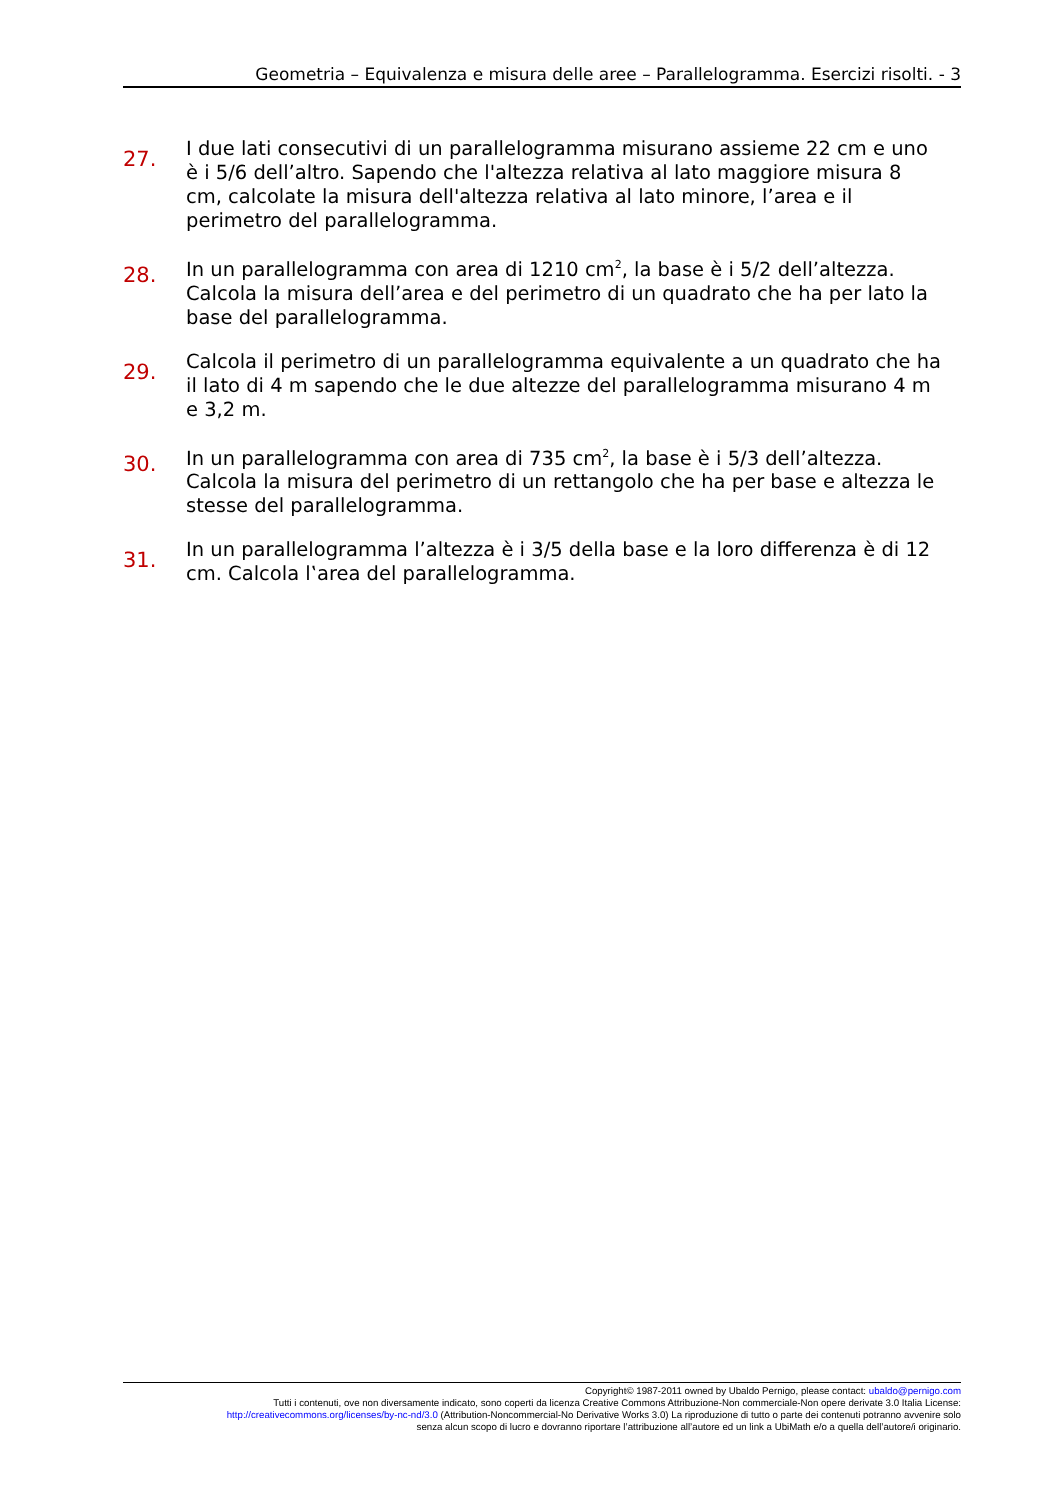Geometria – Equivalenza e misura delle aree – Parallelogramma. Esercizi risolti. - 3
27.
I due lati consecutivi di un parallelogramma misurano assieme 22 cm e uno è i 5/6 dell’altro. Sapendo che l'altezza relativa al lato maggiore misura 8 cm, calcolate la misura dell'altezza relativa al lato minore, l’area e il perimetro del parallelogramma.
28.
In un parallelogramma con area di 1210 cm<sup>2</sup>, la base è i 5/2 dell’altezza. Calcola la misura dell’area e del perimetro di un quadrato che ha per lato la base del parallelogramma.
29.
Calcola il perimetro di un parallelogramma equivalente a un quadrato che ha il lato di 4 m sapendo che le due altezze del parallelogramma misurano 4 m e 3,2 m.
30.
In un parallelogramma con area di 735 cm<sup>2</sup>, la base è i 5/3 dell’altezza. Calcola la misura del perimetro di un rettangolo che ha per base e altezza le stesse del parallelogramma.
31.
In un parallelogramma l’altezza è i 3/5 della base e la loro differenza è di 12 cm. Calcola l‛area del parallelogramma.
Copyright© 1987-2011 owned by Ubaldo Pernigo, please contact: ubaldo@pernigo.com
Tutti i contenuti, ove non diversamente indicato, sono coperti da licenza Creative Commons Attribuzione-Non commerciale-Non opere derivate 3.0 Italia License:
http://creativecommons.org/licenses/by-nc-nd/3.0 (Attribution-Noncommercial-No Derivative Works 3.0) La riproduzione di tutto o parte dei contenuti potranno avvenire solo
senza alcun scopo di lucro e dovranno riportare l’attribuzione all’autore ed un link a UbiMath e/o a quella dell’autore/i originario.